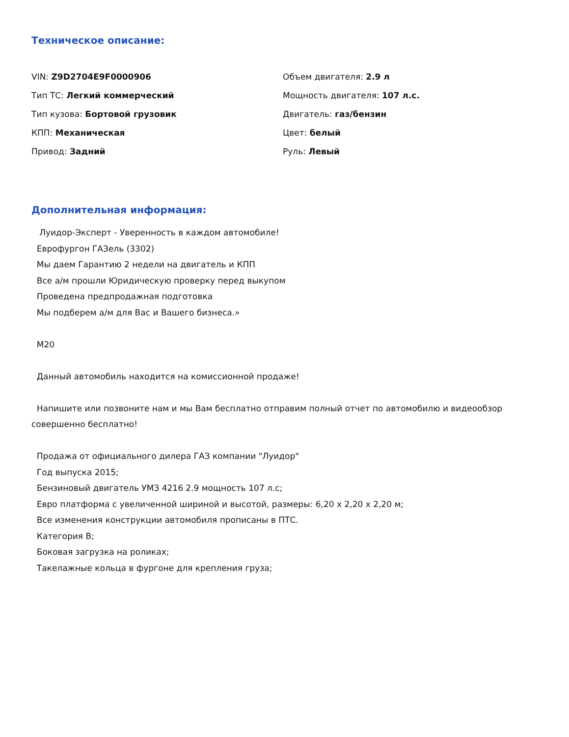Техническое описание:
VIN: Z9D2704E9F0000906
Объем двигателя: 2.9 л
Тип ТС: Легкий коммерческий
Мощность двигателя: 107 л.с.
Тип кузова: Бортовой грузовик
Двигатель: газ/бензин
КПП: Механическая
Цвет: белый
Привод: Задний
Руль: Левый
Дополнительная информация:
Луидор-Эксперт - Уверенность в каждом автомобиле!
Еврофургон ГАЗель (3302)
Мы даем Гарантию 2 недели на двигатель и КПП
Все а/м прошли Юридическую проверку перед выкупом
Проведена предпродажная подготовка
Мы подберем а/м для Вас и Вашего бизнеса.»
M20
Данный автомобиль находится на комиссионной продаже!
Напишите или позвоните нам и мы Вам бесплатно отправим полный отчет по автомобилю и видеообзор совершенно бесплатно!
Продажа от официального дилера ГАЗ компании "Луидор"
Год выпуска 2015;
Бензиновый двигатель УМЗ 4216 2.9 мощность 107 л.с;
Евро платформа с увеличенной шириной и высотой, размеры: 6,20 х 2,20 х 2,20 м;
Все изменения конструкции автомобиля прописаны в ПТС.
Категория В;
Боковая загрузка на роликах;
Такелажные кольца в фургоне для крепления груза;